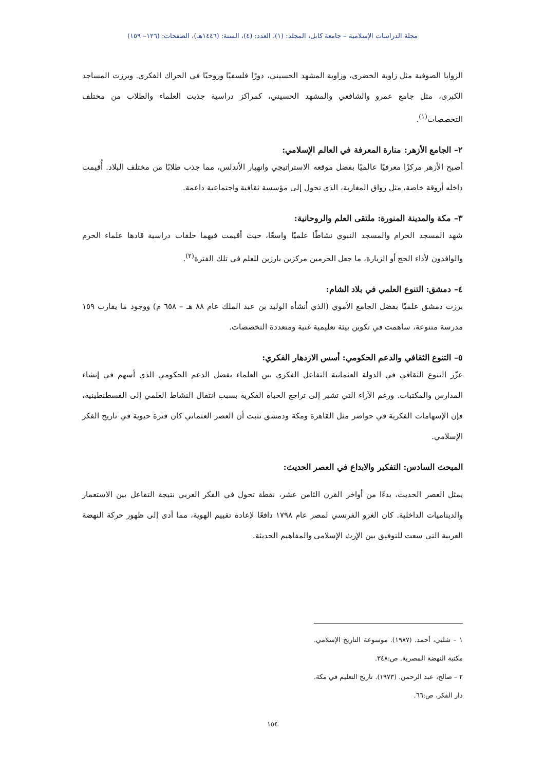مجلة الدراسات الإسلامية – جامعة كابل، المجلد: (١)، العدد: (٤)، السنة: (١٤٤٦هـ)، الصفحات: (١٢٦– ١٥٩)
الزوايا الصوفية مثل زاوية الخضري، وزاوية المشهد الحسيني، دورًا فلسفيًا وروحيًا في الحراك الفكري. وبرزت المساجد الكبرى، مثل جامع عمرو والشافعي والمشهد الحسيني، كمراكز دراسية جذبت العلماء والطلاب من مختلف التخصصات<sup>(١)</sup>.
٢– الجامع الأزهر: منارة المعرفة في العالم الإسلامي:
أصبح الأزهر مركزًا معرفيًا عالميًا بفضل موقعه الاستراتيجي وانهيار الأندلس، مما جذب طلابًا من مختلف البلاد. أُقيمت داخله أروقة خاصة، مثل رواق المغاربة، الذي تحول إلى مؤسسة ثقافية واجتماعية داعمة.
٣– مكة والمدينة المنورة: ملتقى العلم والروحانية:
شهد المسجد الحرام والمسجد النبوي نشاطًا علميًا واسعًا، حيث أقيمت فيهما حلقات دراسية قادها علماء الحرم والوافدون لأداء الحج أو الزيارة، ما جعل الحرمين مركزين بارزين للعلم في تلك الفترة<sup>(٢)</sup>.
٤– دمشق: التنوع العلمي في بلاد الشام:
برزت دمشق علميًا بفضل الجامع الأموي (الذي أنشأه الوليد بن عبد الملك عام ٨٨ هـ – ٦٥٨ م) ووجود ما يقارب ١٥٩ مدرسة متنوعة، ساهمت في تكوين بيئة تعليمية غنية ومتعددة التخصصات.
٥– التنوع الثقافي والدعم الحكومي: أسس الازدهار الفكري:
عزّز التنوع الثقافي في الدولة العثمانية التفاعل الفكري بين العلماء بفضل الدعم الحكومي الذي أسهم في إنشاء المدارس والمكتبات. ورغم الآراء التي تشير إلى تراجع الحياة الفكرية بسبب انتقال النشاط العلمي إلى القسطنطينية، فإن الإسهامات الفكرية في حواضر مثل القاهرة ومكة ودمشق تثبت أن العصر العثماني كان فترة حيوية في تاريخ الفكر الإسلامي.
المبحث السادس: التفكير والابداع في العصر الحديث:
يمثل العصر الحديث، بدءًا من أواخر القرن الثامن عشر، نقطة تحول في الفكر العربي نتيجة التفاعل بين الاستعمار والديناميات الداخلية. كان الغزو الفرنسي لمصر عام ١٧٩٨ دافعًا لإعادة تقييم الهوية، مما أدى إلى ظهور حركة النهضة العربية التي سعت للتوفيق بين الإرث الإسلامي والمفاهيم الحديثة.
١ – شلبي، أحمد. (١٩٨٧). موسوعة التاريخ الإسلامي. مكتبة النهضة المصرية. ص:٣٤٨.
٢ – صالح، عبد الرحمن. (١٩٧٣). تاريخ التعليم في مكة. دار الفكر، ص:٦٦.
١٥٤